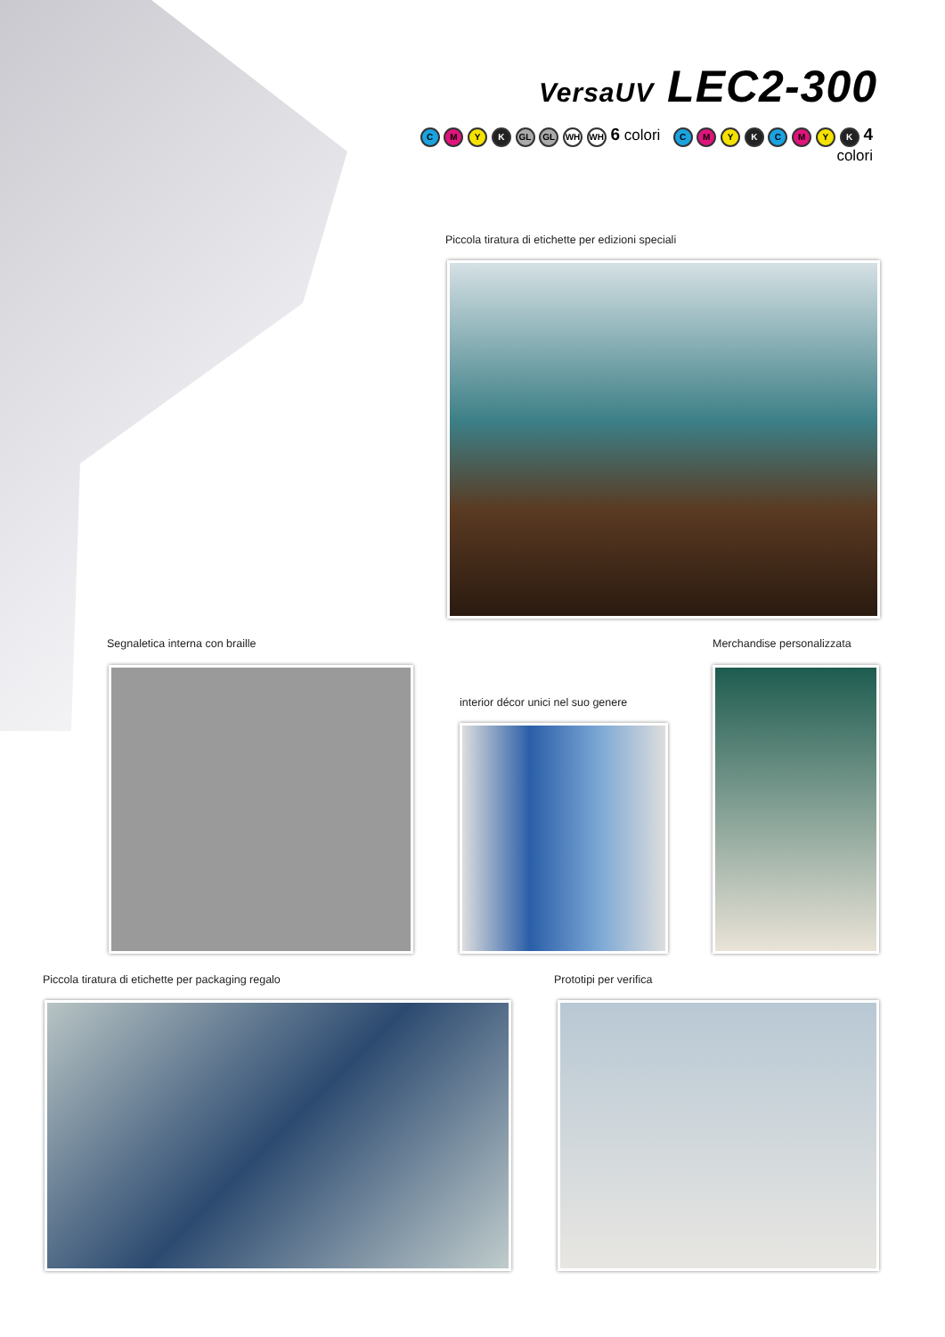VersaUV LEC2-300
C M Y K GL GL WH WH 6 colori C M Y K C M Y K 4 colori
Piccola tiratura di etichette per edizioni speciali
Segnaletica interna con braille
Merchandise personalizzata
interior décor unici nel suo genere
Piccola tiratura di etichette per packaging regalo
Prototipi per verifica